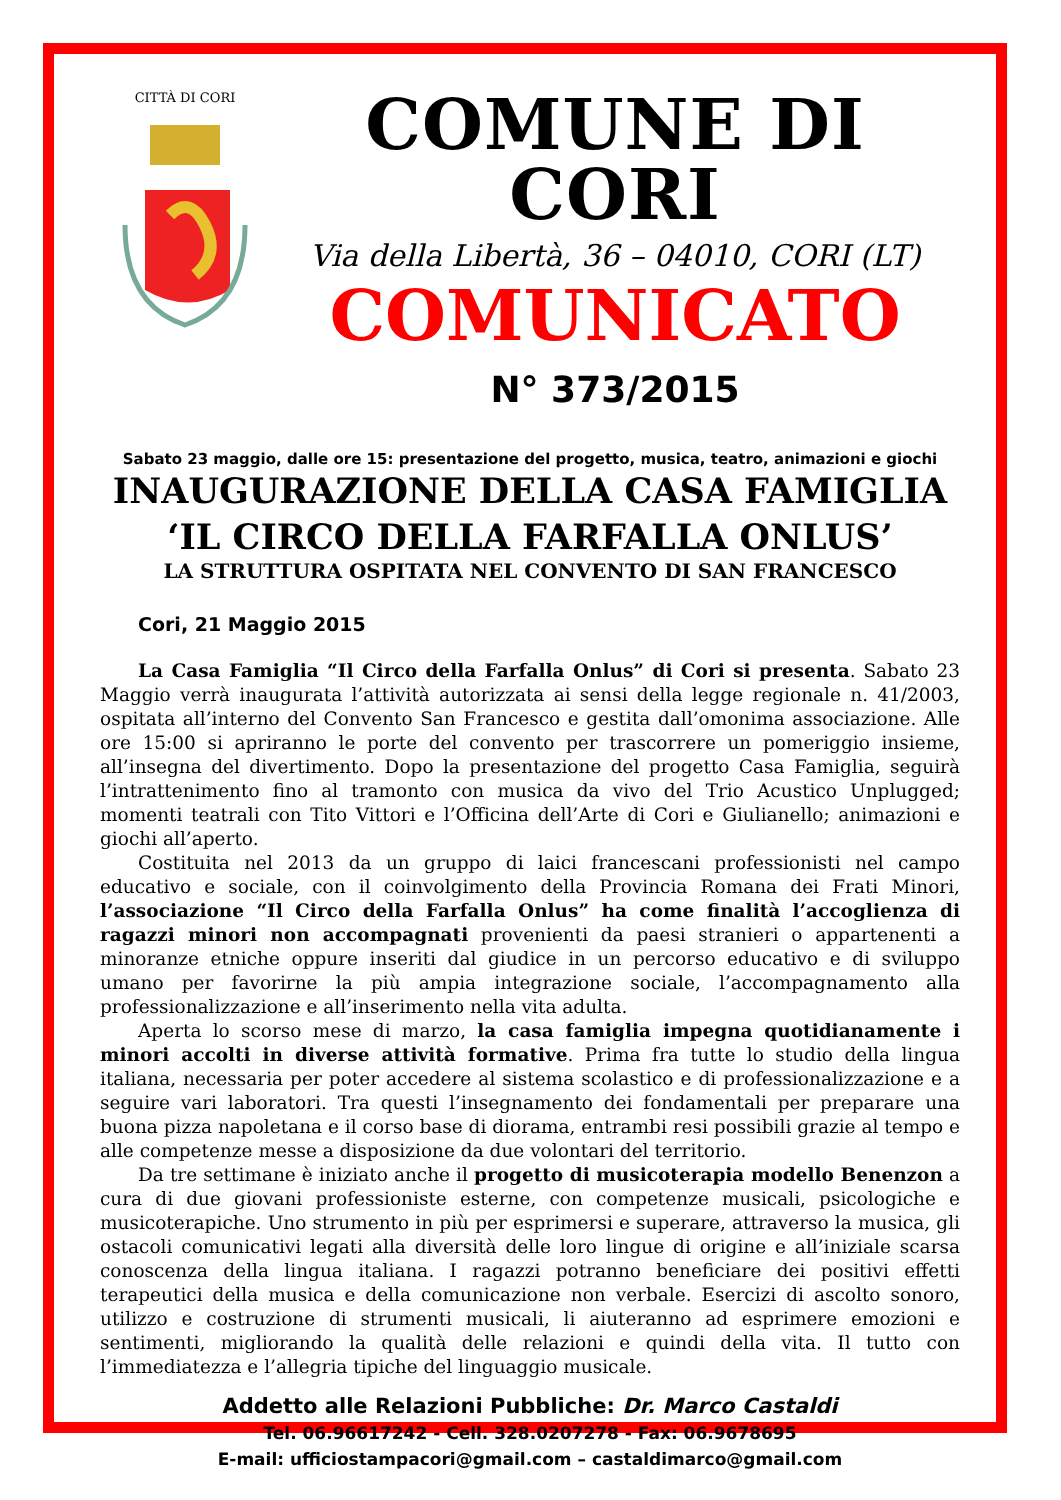CITTÀ DI CORI
COMUNE DI CORI
Via della Libertà, 36 – 04010, CORI (LT)
COMUNICATO
N° 373/2015
Sabato 23 maggio, dalle ore 15: presentazione del progetto, musica, teatro, animazioni e giochi
INAUGURAZIONE DELLA CASA FAMIGLIA
‘IL CIRCO DELLA FARFALLA ONLUS’
LA STRUTTURA OSPITATA NEL CONVENTO DI SAN FRANCESCO
Cori, 21 Maggio 2015
La Casa Famiglia “Il Circo della Farfalla Onlus” di Cori si presenta. Sabato 23 Maggio verrà inaugurata l’attività autorizzata ai sensi della legge regionale n. 41/2003, ospitata all’interno del Convento San Francesco e gestita dall’omonima associazione. Alle ore 15:00 si apriranno le porte del convento per trascorrere un pomeriggio insieme, all’insegna del divertimento. Dopo la presentazione del progetto Casa Famiglia, seguirà l’intrattenimento fino al tramonto con musica da vivo del Trio Acustico Unplugged; momenti teatrali con Tito Vittori e l’Officina dell’Arte di Cori e Giulianello; animazioni e giochi all’aperto.
Costituita nel 2013 da un gruppo di laici francescani professionisti nel campo educativo e sociale, con il coinvolgimento della Provincia Romana dei Frati Minori, l’associazione “Il Circo della Farfalla Onlus” ha come finalità l’accoglienza di ragazzi minori non accompagnati provenienti da paesi stranieri o appartenenti a minoranze etniche oppure inseriti dal giudice in un percorso educativo e di sviluppo umano per favorirne la più ampia integrazione sociale, l’accompagnamento alla professionalizzazione e all’inserimento nella vita adulta.
Aperta lo scorso mese di marzo, la casa famiglia impegna quotidianamente i minori accolti in diverse attività formative. Prima fra tutte lo studio della lingua italiana, necessaria per poter accedere al sistema scolastico e di professionalizzazione e a seguire vari laboratori. Tra questi l’insegnamento dei fondamentali per preparare una buona pizza napoletana e il corso base di diorama, entrambi resi possibili grazie al tempo e alle competenze messe a disposizione da due volontari del territorio.
Da tre settimane è iniziato anche il progetto di musicoterapia modello Benenzon a cura di due giovani professioniste esterne, con competenze musicali, psicologiche e musicoterapiche. Uno strumento in più per esprimersi e superare, attraverso la musica, gli ostacoli comunicativi legati alla diversità delle loro lingue di origine e all’iniziale scarsa conoscenza della lingua italiana. I ragazzi potranno beneficiare dei positivi effetti terapeutici della musica e della comunicazione non verbale. Esercizi di ascolto sonoro, utilizzo e costruzione di strumenti musicali, li aiuteranno ad esprimere emozioni e sentimenti, migliorando la qualità delle relazioni e quindi della vita. Il tutto con l’immediatezza e l’allegria tipiche del linguaggio musicale.
Addetto alle Relazioni Pubbliche: Dr. Marco Castaldi
Tel. 06.96617242 - Cell. 328.0207278 - Fax: 06.9678695
E-mail: ufficiostampacori@gmail.com – castaldimarco@gmail.com